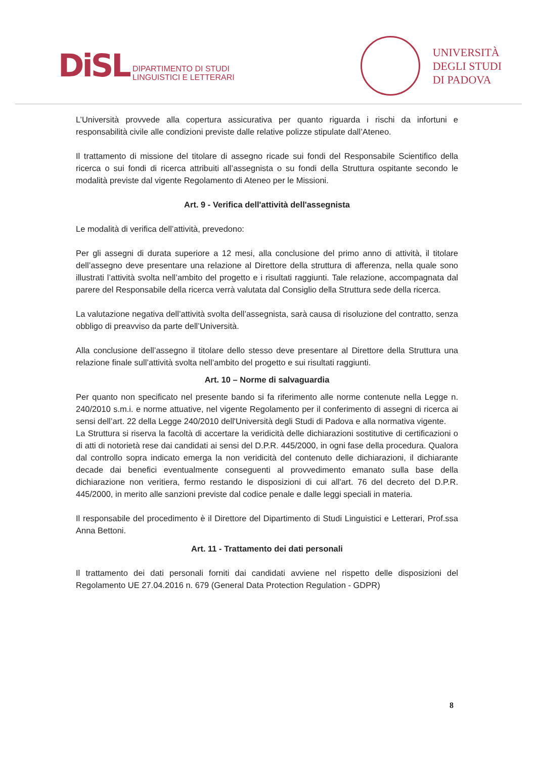DiSL
DIPARTIMENTO DI STUDI
LINGUISTICI E LETTERARI
UNIVERSITÀ
DEGLI STUDI
DI PADOVA
L’Università provvede alla copertura assicurativa per quanto riguarda i rischi da infortuni e responsabilità civile alle condizioni previste dalle relative polizze stipulate dall’Ateneo.
Il trattamento di missione del titolare di assegno ricade sui fondi del Responsabile Scientifico della ricerca o sui fondi di ricerca attribuiti all’assegnista o su fondi della Struttura ospitante secondo le modalità previste dal vigente Regolamento di Ateneo per le Missioni.
Art. 9 - Verifica dell'attività dell'assegnista
Le modalità di verifica dell’attività, prevedono:
Per gli assegni di durata superiore a 12 mesi, alla conclusione del primo anno di attività, il titolare dell’assegno deve presentare una relazione al Direttore della struttura di afferenza, nella quale sono illustrati l’attività svolta nell’ambito del progetto e i risultati raggiunti. Tale relazione, accompagnata dal parere del Responsabile della ricerca verrà valutata dal Consiglio della Struttura sede della ricerca.
La valutazione negativa dell’attività svolta dell’assegnista, sarà causa di risoluzione del contratto, senza obbligo di preavviso da parte dell’Università.
Alla conclusione dell’assegno il titolare dello stesso deve presentare al Direttore della Struttura una relazione finale sull’attività svolta nell’ambito del progetto e sui risultati raggiunti.
Art. 10 – Norme di salvaguardia
Per quanto non specificato nel presente bando si fa riferimento alle norme contenute nella Legge n. 240/2010 s.m.i. e norme attuative, nel vigente Regolamento per il conferimento di assegni di ricerca ai sensi dell’art. 22 della Legge 240/2010 dell'Università degli Studi di Padova e alla normativa vigente.
La Struttura si riserva la facoltà di accertare la veridicità delle dichiarazioni sostitutive di certificazioni o di atti di notorietà rese dai candidati ai sensi del D.P.R. 445/2000, in ogni fase della procedura. Qualora dal controllo sopra indicato emerga la non veridicità del contenuto delle dichiarazioni, il dichiarante decade dai benefici eventualmente conseguenti al provvedimento emanato sulla base della dichiarazione non veritiera, fermo restando le disposizioni di cui all'art. 76 del decreto del D.P.R. 445/2000, in merito alle sanzioni previste dal codice penale e dalle leggi speciali in materia.
Il responsabile del procedimento è il Direttore del Dipartimento di Studi Linguistici e Letterari, Prof.ssa Anna Bettoni.
Art. 11 - Trattamento dei dati personali
Il trattamento dei dati personali forniti dai candidati avviene nel rispetto delle disposizioni del Regolamento UE 27.04.2016 n. 679 (General Data Protection Regulation - GDPR)
8